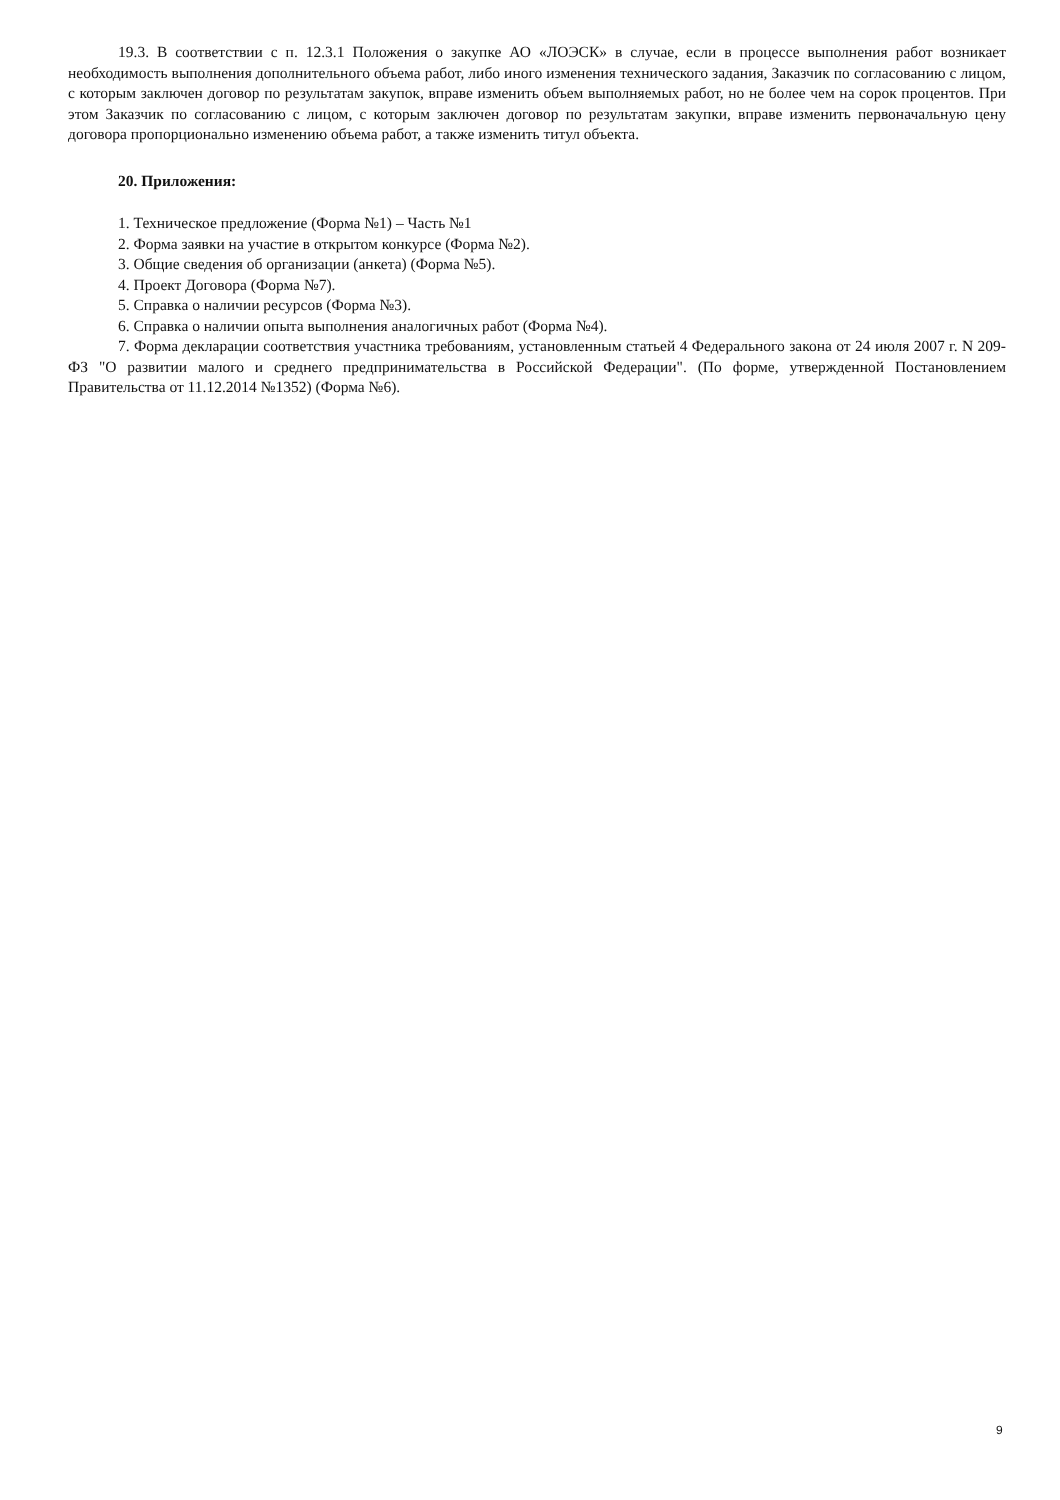19.3. В соответствии с п. 12.3.1 Положения о закупке АО «ЛОЭСК» в случае, если в процессе выполнения работ возникает необходимость выполнения дополнительного объема работ, либо иного изменения технического задания, Заказчик по согласованию с лицом, с которым заключен договор по результатам закупок, вправе изменить объем выполняемых работ, но не более чем на сорок процентов. При этом Заказчик по согласованию с лицом, с которым заключен договор по результатам закупки, вправе изменить первоначальную цену договора пропорционально изменению объема работ, а также изменить титул объекта.
20. Приложения:
1. Техническое предложение (Форма №1) – Часть №1
2. Форма заявки на участие в открытом конкурсе (Форма №2).
3. Общие сведения об организации (анкета) (Форма №5).
4. Проект Договора (Форма №7).
5. Справка о наличии ресурсов (Форма №3).
6. Справка о наличии опыта выполнения аналогичных работ (Форма №4).
7. Форма декларации соответствия участника требованиям, установленным статьей 4 Федерального закона от 24 июля 2007 г. N 209-ФЗ "О развитии малого и среднего предпринимательства в Российской Федерации". (По форме, утвержденной Постановлением Правительства от 11.12.2014 №1352) (Форма №6).
9